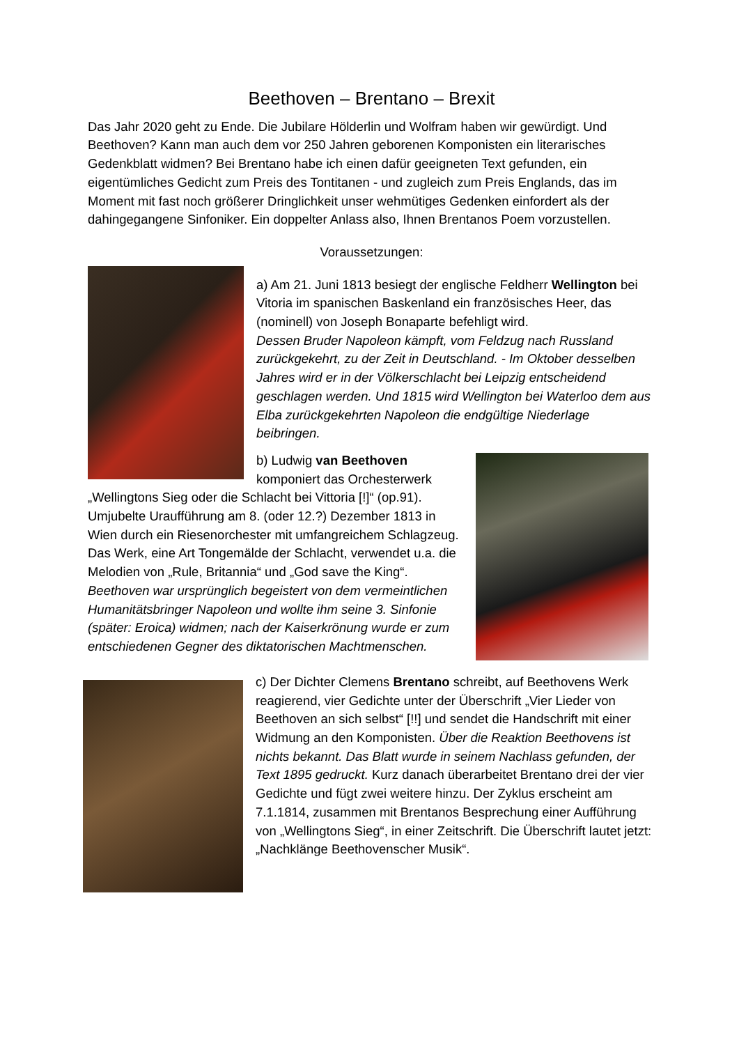Beethoven – Brentano – Brexit
Das Jahr 2020 geht zu Ende. Die Jubilare Hölderlin und Wolfram haben wir gewürdigt. Und Beethoven? Kann man auch dem vor 250 Jahren geborenen Komponisten ein literarisches Gedenkblatt widmen? Bei Brentano habe ich einen dafür geeigneten Text gefunden, ein eigentümliches Gedicht zum Preis des Tontitanen - und zugleich zum Preis Englands, das im Moment mit fast noch größerer Dringlichkeit unser wehmütiges Gedenken einfordert als der dahingegangene Sinfoniker. Ein doppelter Anlass also, Ihnen Brentanos Poem vorzustellen.
Voraussetzungen:
a) Am 21. Juni 1813 besiegt der englische Feldherr Wellington bei Vitoria im spanischen Baskenland ein französisches Heer, das (nominell) von Joseph Bonaparte befehligt wird.
Dessen Bruder Napoleon kämpft, vom Feldzug nach Russland zurückgekehrt, zu der Zeit in Deutschland. - Im Oktober desselben Jahres wird er in der Völkerschlacht bei Leipzig entscheidend geschlagen werden. Und 1815 wird Wellington bei Waterloo dem aus Elba zurückgekehrten Napoleon die endgültige Niederlage beibringen.
b) Ludwig van Beethoven
komponiert das Orchesterwerk „Wellingtons Sieg oder die Schlacht bei Vittoria [!]“ (op.91). Umjubelte Uraufführung am 8. (oder 12.?) Dezember 1813 in Wien durch ein Riesenorchester mit umfangreichem Schlagzeug. Das Werk, eine Art Tongemälde der Schlacht, verwendet u.a. die Melodien von „Rule, Britannia“ und „God save the King“. Beethoven war ursprünglich begeistert von dem vermeintlichen Humanitätsbringer Napoleon und wollte ihm seine 3. Sinfonie (später: Eroica) widmen; nach der Kaiserkrönung wurde er zum entschiedenen Gegner des diktatorischen Machtmenschen.
c) Der Dichter Clemens Brentano schreibt, auf Beethovens Werk reagierend, vier Gedichte unter der Überschrift „Vier Lieder von Beethoven an sich selbst“ [!!] und sendet die Handschrift mit einer Widmung an den Komponisten. Über die Reaktion Beethovens ist nichts bekannt. Das Blatt wurde in seinem Nachlass gefunden, der Text 1895 gedruckt. Kurz danach überarbeitet Brentano drei der vier Gedichte und fügt zwei weitere hinzu. Der Zyklus erscheint am 7.1.1814, zusammen mit Brentanos Besprechung einer Aufführung von „Wellingtons Sieg“, in einer Zeitschrift. Die Überschrift lautet jetzt: „Nachklänge Beethovenscher Musik“.